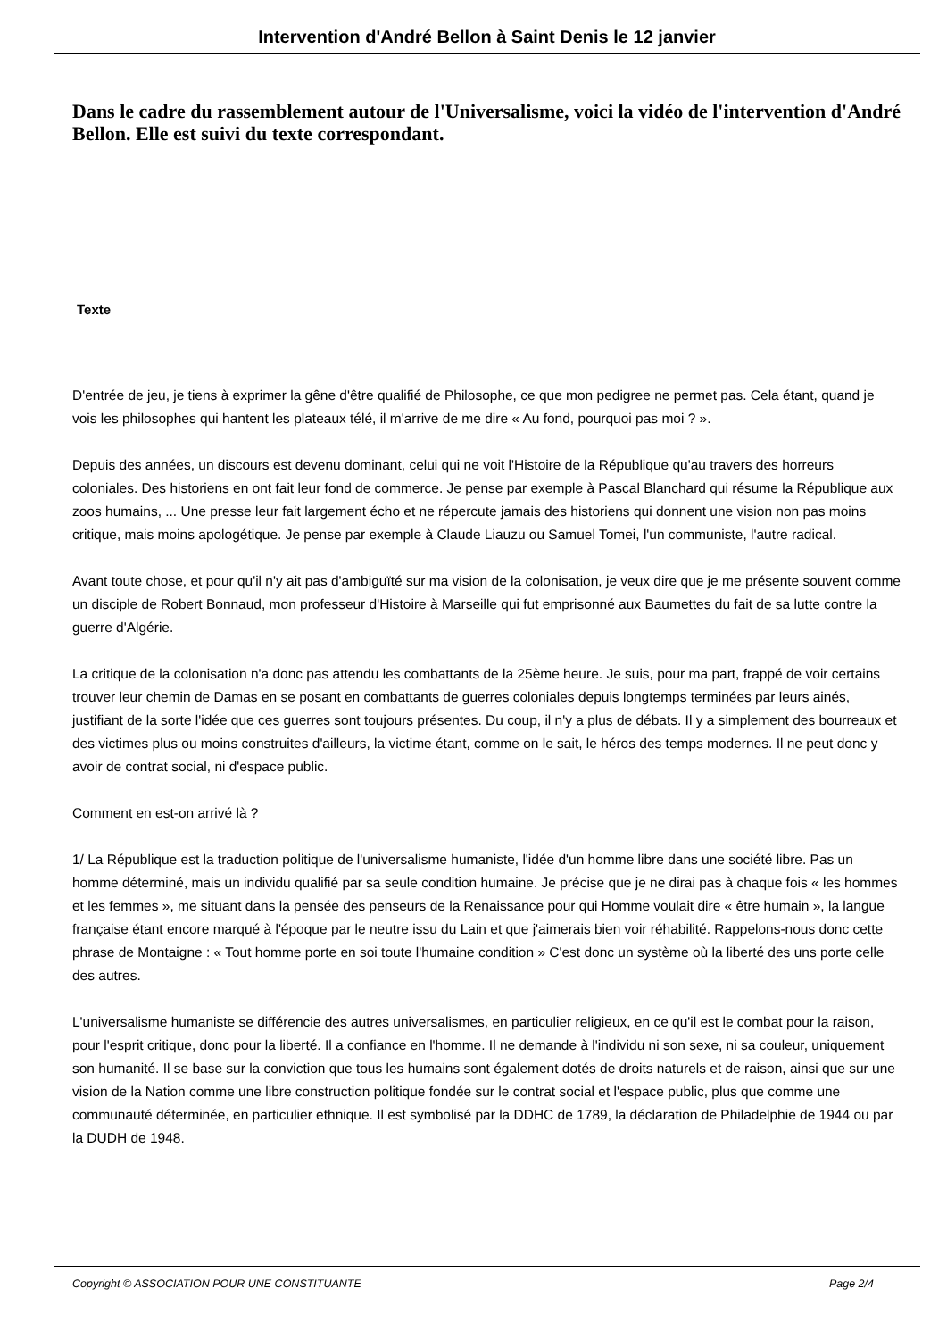Intervention d'André Bellon à Saint Denis le 12 janvier
Dans le cadre du rassemblement autour de l'Universalisme, voici la vidéo de l'intervention d'André Bellon. Elle est suivi du texte correspondant.
Texte
D'entrée de jeu, je tiens à exprimer la gêne d'être qualifié de Philosophe, ce que mon pedigree ne permet pas. Cela étant, quand je vois les philosophes qui hantent les plateaux télé, il m'arrive de me dire « Au fond, pourquoi pas moi ? ».
Depuis des années, un discours est devenu dominant, celui qui ne voit l'Histoire de la République qu'au travers des horreurs coloniales. Des historiens en ont fait leur fond de commerce. Je pense par exemple à Pascal Blanchard qui résume la République aux zoos humains, ... Une presse leur fait largement écho et ne répercute jamais des historiens qui donnent une vision non pas moins critique, mais moins apologétique. Je pense par exemple à Claude Liauzu ou Samuel Tomei, l'un communiste, l'autre radical.
Avant toute chose, et pour qu'il n'y ait pas d'ambiguïté sur ma vision de la colonisation, je veux dire que je me présente souvent comme un disciple de Robert Bonnaud, mon professeur d'Histoire à Marseille qui fut emprisonné aux Baumettes du fait de sa lutte contre la guerre d'Algérie.
La critique de la colonisation n'a donc pas attendu les combattants de la 25ème heure. Je suis, pour ma part, frappé de voir certains trouver leur chemin de Damas en se posant en combattants de guerres coloniales depuis longtemps terminées par leurs ainés, justifiant de la sorte l'idée que ces guerres sont toujours présentes. Du coup, il n'y a plus de débats. Il y a simplement des bourreaux et des victimes plus ou moins construites d'ailleurs, la victime étant, comme on le sait, le héros des temps modernes. Il ne peut donc y avoir de contrat social, ni d'espace public.
Comment en est-on arrivé là ?
1/ La République est la traduction politique de l'universalisme humaniste, l'idée d'un homme libre dans une société libre. Pas un homme déterminé, mais un individu qualifié par sa seule condition humaine. Je précise que je ne dirai pas à chaque fois « les hommes et les femmes », me situant dans la pensée des penseurs de la Renaissance pour qui Homme voulait dire « être humain », la langue française étant encore marqué à l'époque par le neutre issu du Lain et que j'aimerais bien voir réhabilité. Rappelons-nous donc cette phrase de Montaigne : « Tout homme porte en soi toute l'humaine condition » C'est donc un système où la liberté des uns porte celle des autres.
L'universalisme humaniste se différencie des autres universalismes, en particulier religieux, en ce qu'il est le combat pour la raison, pour l'esprit critique, donc pour la liberté. Il a confiance en l'homme. Il ne demande à l'individu ni son sexe, ni sa couleur, uniquement son humanité. Il se base sur la conviction que tous les humains sont également dotés de droits naturels et de raison, ainsi que sur une vision de la Nation comme une libre construction politique fondée sur le contrat social et l'espace public, plus que comme une communauté déterminée, en particulier ethnique. Il est symbolisé par la DDHC de 1789, la déclaration de Philadelphie de 1944 ou par la DUDH de 1948.
Copyright © ASSOCIATION POUR UNE CONSTITUANTE Page 2/4